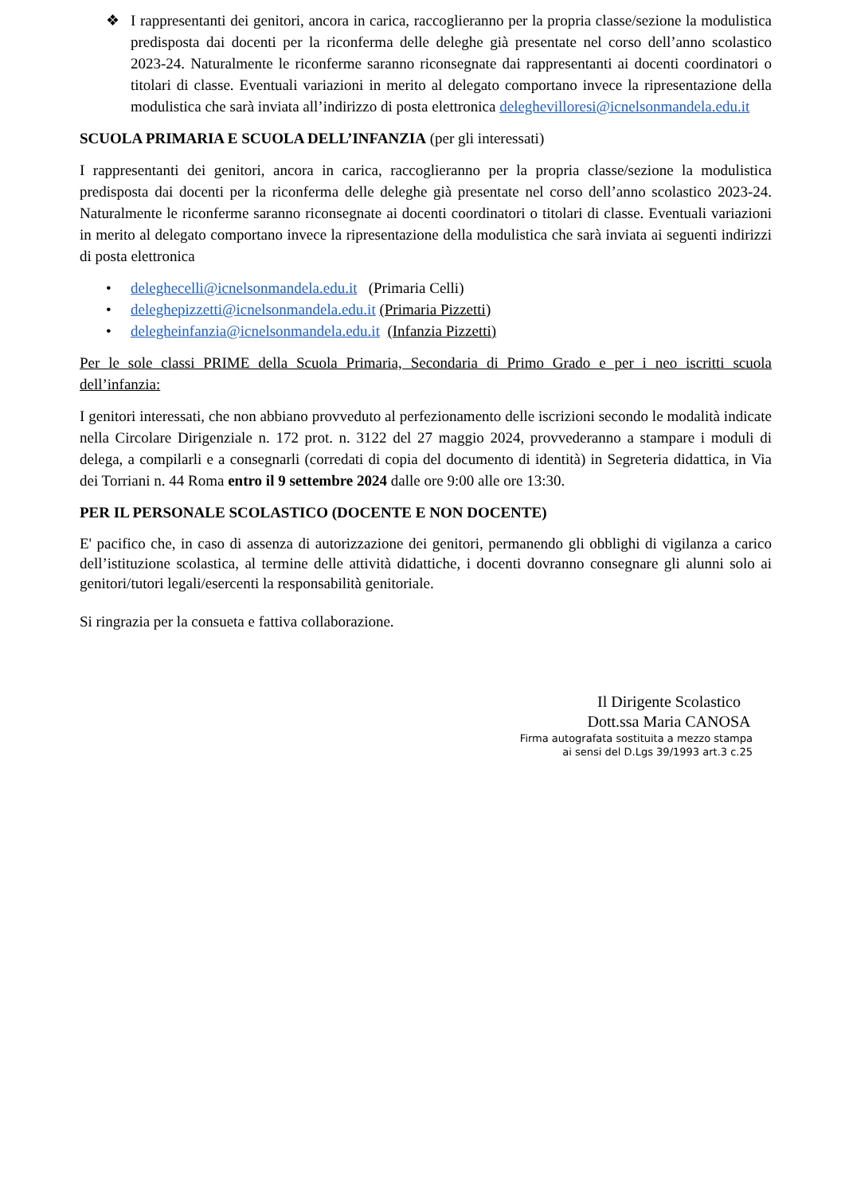❖ I rappresentanti dei genitori, ancora in carica, raccoglieranno per la propria classe/sezione la modulistica predisposta dai docenti per la riconferma delle deleghe già presentate nel corso dell’anno scolastico 2023-24. Naturalmente le riconferme saranno riconsegnate dai rappresentanti ai docenti coordinatori o titolari di classe. Eventuali variazioni in merito al delegato comportano invece la ripresentazione della modulistica che sarà inviata all’indirizzo di posta elettronica deleghevilloresi@icnelsonmandela.edu.it
SCUOLA PRIMARIA E SCUOLA DELL’INFANZIA (per gli interessati)
I rappresentanti dei genitori, ancora in carica, raccoglieranno per la propria classe/sezione la modulistica predisposta dai docenti per la riconferma delle deleghe già presentate nel corso dell’anno scolastico 2023-24. Naturalmente le riconferme saranno riconsegnate ai docenti coordinatori o titolari di classe. Eventuali variazioni in merito al delegato comportano invece la ripresentazione della modulistica che sarà inviata ai seguenti indirizzi di posta elettronica
• deleghecelli@icnelsonmandela.edu.it (Primaria Celli)
• deleghepizzetti@icnelsonmandela.edu.it (Primaria Pizzetti)
• delegheinfanzia@icnelsonmandela.edu.it (Infanzia Pizzetti)
Per le sole classi PRIME della Scuola Primaria, Secondaria di Primo Grado e per i neo iscritti scuola dell’infanzia:
I genitori interessati, che non abbiano provveduto al perfezionamento delle iscrizioni secondo le modalità indicate nella Circolare Dirigenziale n. 172 prot. n. 3122 del 27 maggio 2024, provvederanno a stampare i moduli di delega, a compilarli e a consegnarli (corredati di copia del documento di identità) in Segreteria didattica, in Via dei Torriani n. 44 Roma entro il 9 settembre 2024 dalle ore 9:00 alle ore 13:30.
PER IL PERSONALE SCOLASTICO (DOCENTE E NON DOCENTE)
E' pacifico che, in caso di assenza di autorizzazione dei genitori, permanendo gli obblighi di vigilanza a carico dell’istituzione scolastica, al termine delle attività didattiche, i docenti dovranno consegnare gli alunni solo ai genitori/tutori legali/esercenti la responsabilità genitoriale.
Si ringrazia per la consueta e fattiva collaborazione.
Il Dirigente Scolastico
Dott.ssa Maria CANOSA
Firma autografata sostituita a mezzo stampa
ai sensi del D.Lgs 39/1993 art.3 c.25